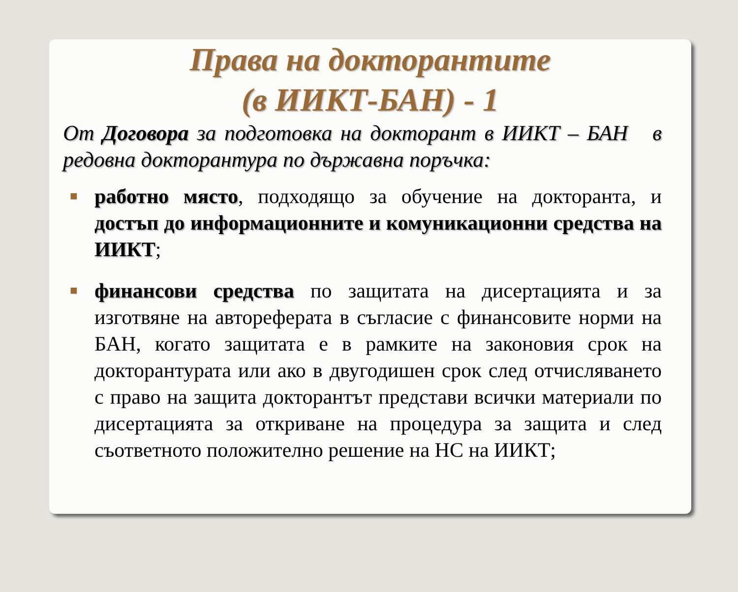Права на докторантите
(в ИИКТ-БАН) - 1
От Договора за подготовка на докторант в ИИКТ – БАН в редовна докторантура по държавна поръчка:
■ работно място, подходящо за обучение на докторанта, и достъп до информационните и комуникационни средства на ИИКТ;
■ финансови средства по защитата на дисертацията и за изготвяне на автореферата в съгласие с финансовите норми на БАН, когато защитата е в рамките на законовия срок на докторантурата или ако в двугодишен срок след отчисляването с право на защита докторантът представи всички материали по дисертацията за откриване на процедура за защита и след съответното положително решение на НС на ИИКТ;